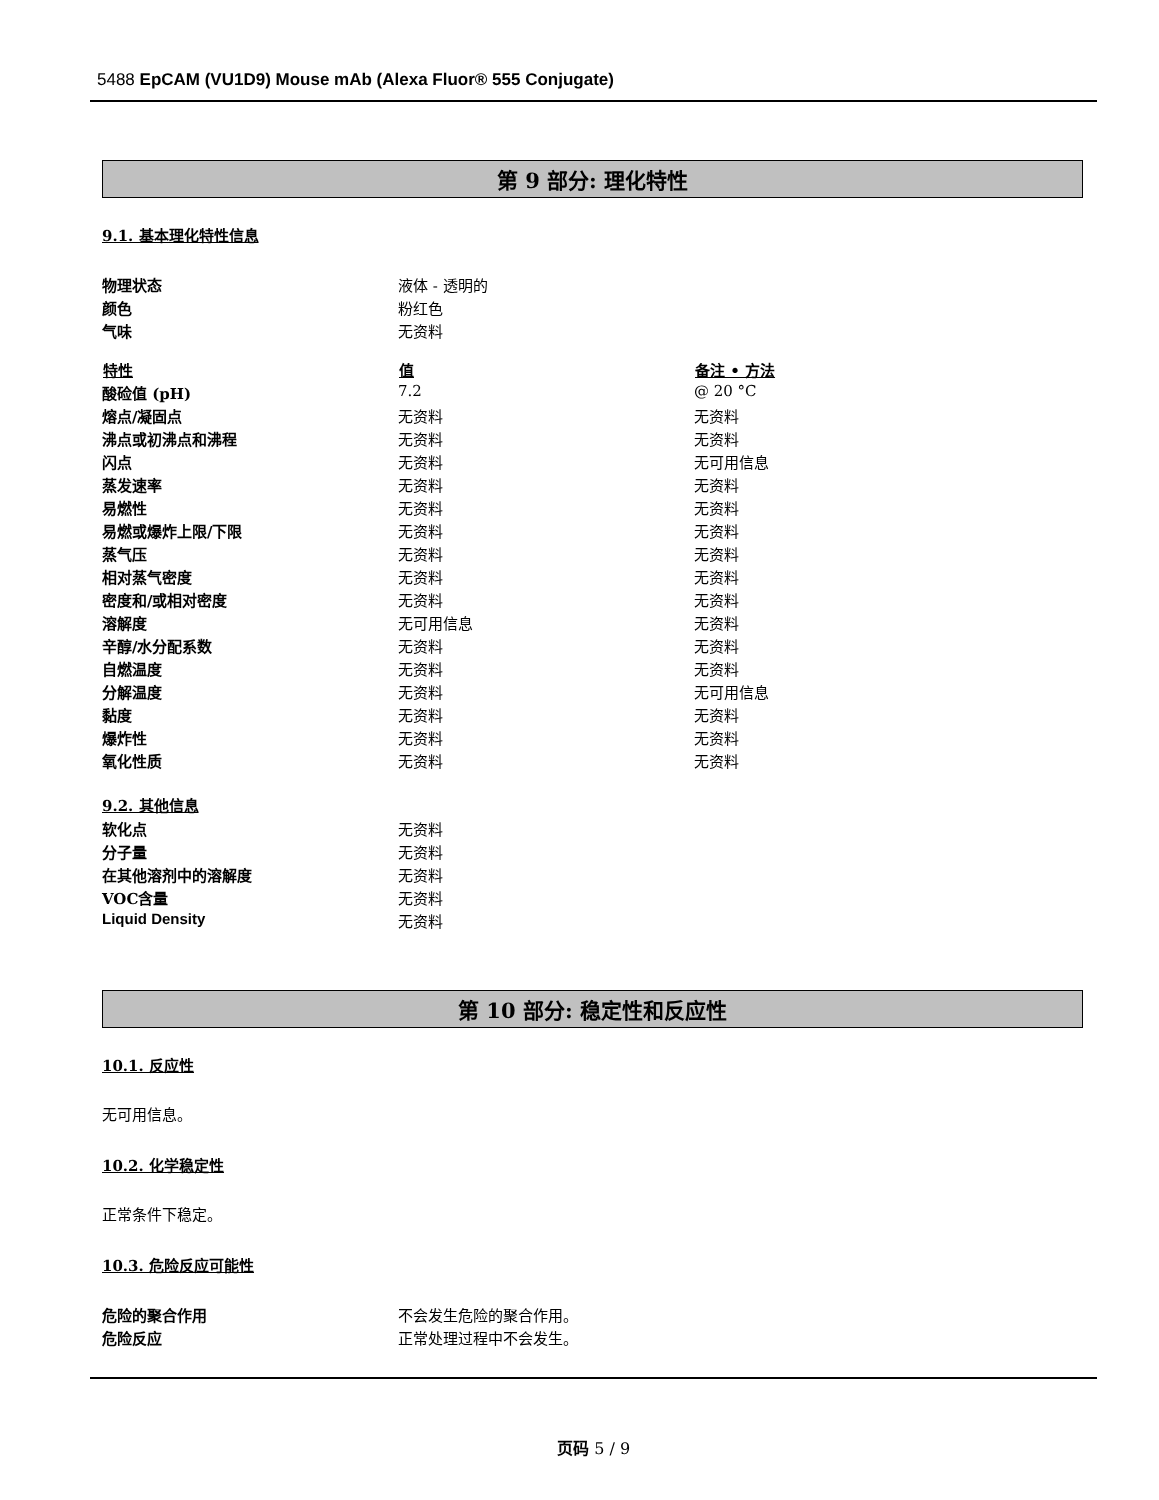5488 EpCAM (VU1D9) Mouse mAb (Alexa Fluor® 555 Conjugate)
第 9 部分: 理化特性
9.1. 基本理化特性信息
| 物理状态 | 液体 - 透明的 | |
| 颜色 | 粉红色 | |
| 气味 | 无资料 | |
| 特性 | 值 | 备注 • 方法 |
| 酸硷值 (pH) | 7.2 | @ 20 °C |
| 熔点/凝固点 | 无资料 | 无资料 |
| 沸点或初沸点和沸程 | 无资料 | 无资料 |
| 闪点 | 无资料 | 无可用信息 |
| 蒸发速率 | 无资料 | 无资料 |
| 易燃性 | 无资料 | 无资料 |
| 易燃或爆炸上限/下限 | 无资料 | 无资料 |
| 蒸气压 | 无资料 | 无资料 |
| 相对蒸气密度 | 无资料 | 无资料 |
| 密度和/或相对密度 | 无资料 | 无资料 |
| 溶解度 | 无可用信息 | 无资料 |
| 辛醇/水分配系数 | 无资料 | 无资料 |
| 自燃温度 | 无资料 | 无资料 |
| 分解温度 | 无资料 | 无可用信息 |
| 黏度 | 无资料 | 无资料 |
| 爆炸性 | 无资料 | 无资料 |
| 氧化性质 | 无资料 | 无资料 |
9.2. 其他信息
| 软化点 | 无资料 |
| 分子量 | 无资料 |
| 在其他溶剂中的溶解度 | 无资料 |
| VOC含量 | 无资料 |
| Liquid Density | 无资料 |
第 10 部分: 稳定性和反应性
10.1. 反应性
无可用信息。
10.2. 化学稳定性
正常条件下稳定。
10.3. 危险反应可能性
| 危险的聚合作用 | 不会发生危险的聚合作用。 |
| 危险反应 | 正常处理过程中不会发生。 |
页码 5 / 9